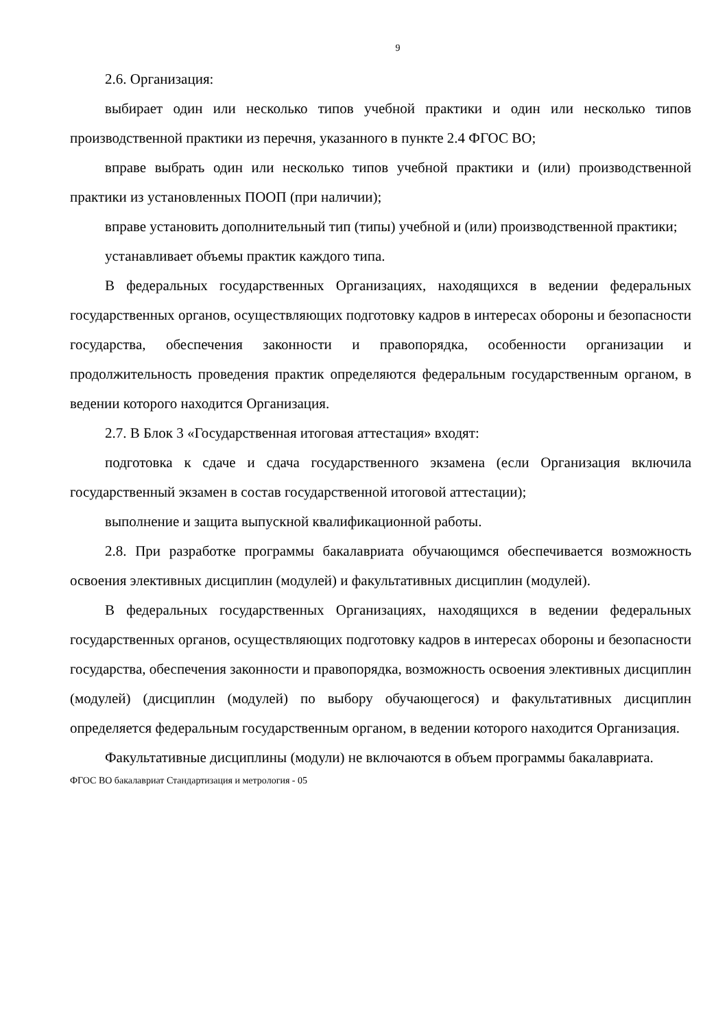9
2.6. Организация:
выбирает один или несколько типов учебной практики и один или несколько типов производственной практики из перечня, указанного в пункте 2.4 ФГОС ВО;
вправе выбрать один или несколько типов учебной практики и (или) производственной практики из установленных ПООП (при наличии);
вправе установить дополнительный тип (типы) учебной и (или) производственной практики;
устанавливает объемы практик каждого типа.
В федеральных государственных Организациях, находящихся в ведении федеральных государственных органов, осуществляющих подготовку кадров в интересах обороны и безопасности государства, обеспечения законности и правопорядка, особенности организации и продолжительность проведения практик определяются федеральным государственным органом, в ведении которого находится Организация.
2.7. В Блок 3 «Государственная итоговая аттестация» входят:
подготовка к сдаче и сдача государственного экзамена (если Организация включила государственный экзамен в состав государственной итоговой аттестации);
выполнение и защита выпускной квалификационной работы.
2.8. При разработке программы бакалавриата обучающимся обеспечивается возможность освоения элективных дисциплин (модулей) и факультативных дисциплин (модулей).
В федеральных государственных Организациях, находящихся в ведении федеральных государственных органов, осуществляющих подготовку кадров в интересах обороны и безопасности государства, обеспечения законности и правопорядка, возможность освоения элективных дисциплин (модулей) (дисциплин (модулей) по выбору обучающегося) и факультативных дисциплин определяется федеральным государственным органом, в ведении которого находится Организация.
Факультативные дисциплины (модули) не включаются в объем программы бакалавриата.
ФГОС ВО бакалавриат Стандартизация и метрология - 05